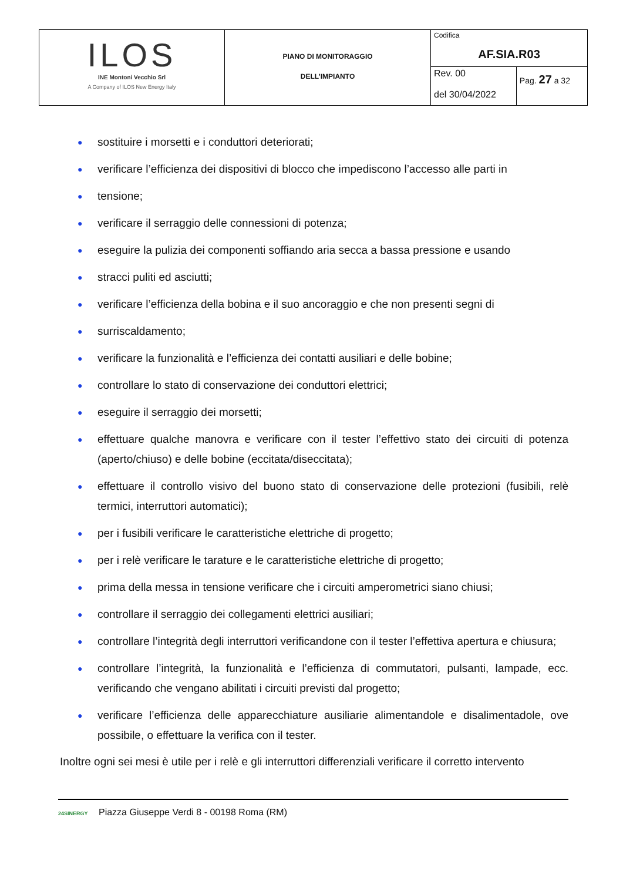| ILOS INE Montoni Vecchio Srl A Company of ILOS New Energy Italy | PIANO DI MONITORAGGIO DELL’IMPIANTO | Codifica AF.SIA.R03 | |
| | | Rev. 00 del 30/04/2022 | Pag. 27 a 32 |
● sostituire i morsetti e i conduttori deteriorati;
● verificare l’efficienza dei dispositivi di blocco che impediscono l’accesso alle parti in
● tensione;
● verificare il serraggio delle connessioni di potenza;
● eseguire la pulizia dei componenti soffiando aria secca a bassa pressione e usando
● stracci puliti ed asciutti;
● verificare l’efficienza della bobina e il suo ancoraggio e che non presenti segni di
● surriscaldamento;
● verificare la funzionalità e l’efficienza dei contatti ausiliari e delle bobine;
● controllare lo stato di conservazione dei conduttori elettrici;
● eseguire il serraggio dei morsetti;
● effettuare qualche manovra e verificare con il tester l’effettivo stato dei circuiti di potenza (aperto/chiuso) e delle bobine (eccitata/diseccitata);
● effettuare il controllo visivo del buono stato di conservazione delle protezioni (fusibili, relè termici, interruttori automatici);
● per i fusibili verificare le caratteristiche elettriche di progetto;
● per i relè verificare le tarature e le caratteristiche elettriche di progetto;
● prima della messa in tensione verificare che i circuiti amperometrici siano chiusi;
● controllare il serraggio dei collegamenti elettrici ausiliari;
● controllare l’integrità degli interruttori verificandone con il tester l’effettiva apertura e chiusura;
● controllare l’integrità, la funzionalità e l’efficienza di commutatori, pulsanti, lampade, ecc. verificando che vengano abilitati i circuiti previsti dal progetto;
● verificare l’efficienza delle apparecchiature ausiliarie alimentandole e disalimentadole, ove possibile, o effettuare la verifica con il tester.
Inoltre ogni sei mesi è utile per i relè e gli interruttori differenziali verificare il corretto intervento
24SINERGY Piazza Giuseppe Verdi 8 - 00198 Roma (RM)